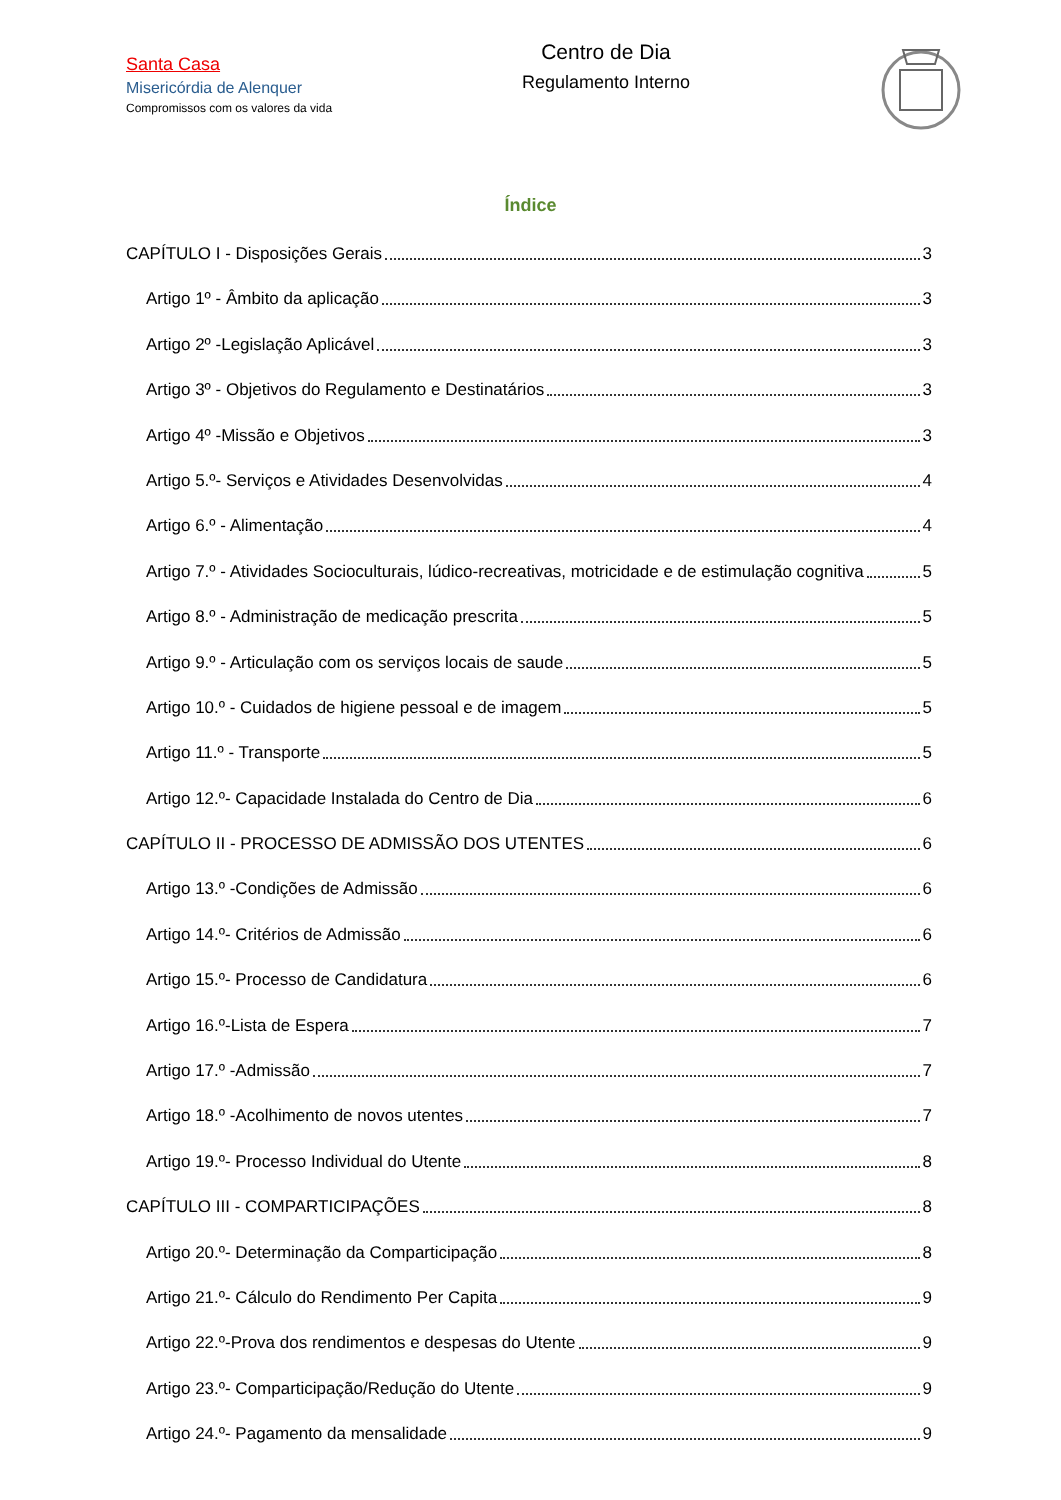Santa Casa
Misericórdia de Alenquer
Compromissos com os valores da vida
Centro de Dia
Regulamento Interno
Índice
CAPÍTULO I - Disposições Gerais 3
Artigo 1º - Âmbito da aplicação 3
Artigo 2º -Legislação Aplicável 3
Artigo 3º - Objetivos do Regulamento e Destinatários 3
Artigo 4º -Missão e Objetivos 3
Artigo 5.º- Serviços e Atividades Desenvolvidas 4
Artigo 6.º - Alimentação 4
Artigo 7.º - Atividades Socioculturais, lúdico-recreativas, motricidade e de estimulação cognitiva 5
Artigo 8.º - Administração de medicação prescrita 5
Artigo 9.º - Articulação com os serviços locais de saude 5
Artigo 10.º - Cuidados de higiene pessoal e de imagem 5
Artigo 11.º - Transporte 5
Artigo 12.º- Capacidade Instalada do Centro de Dia 6
CAPÍTULO II - PROCESSO DE ADMISSÃO DOS UTENTES 6
Artigo 13.º -Condições de Admissão 6
Artigo 14.º- Critérios de Admissão 6
Artigo 15.º- Processo de Candidatura 6
Artigo 16.º-Lista de Espera 7
Artigo 17.º -Admissão 7
Artigo 18.º -Acolhimento de novos utentes 7
Artigo 19.º- Processo Individual do Utente 8
CAPÍTULO III - COMPARTICIPAÇÕES 8
Artigo 20.º- Determinação da Comparticipação 8
Artigo 21.º- Cálculo do Rendimento Per Capita 9
Artigo 22.º-Prova dos rendimentos e despesas do Utente 9
Artigo 23.º- Comparticipação/Redução do Utente 9
Artigo 24.º- Pagamento da mensalidade 9